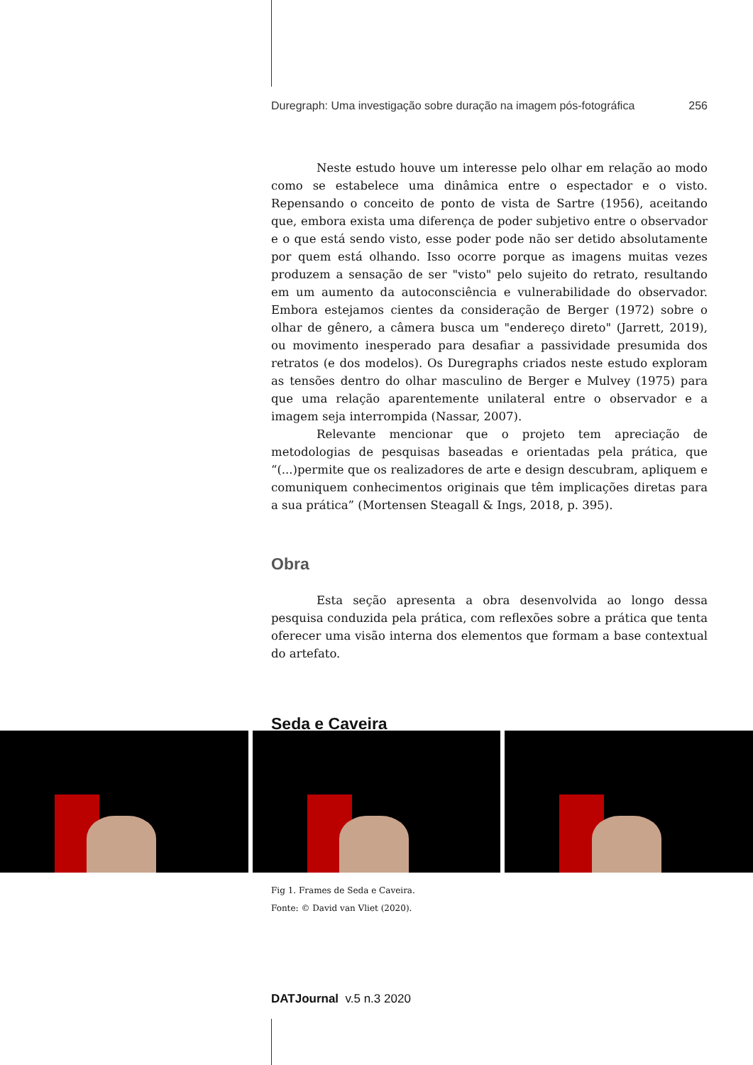Duregraph: Uma investigação sobre duração na imagem pós-fotográfica 256
Neste estudo houve um interesse pelo olhar em relação ao modo como se estabelece uma dinâmica entre o espectador e o visto. Repensando o conceito de ponto de vista de Sartre (1956), aceitando que, embora exista uma diferença de poder subjetivo entre o observador e o que está sendo visto, esse poder pode não ser detido absolutamente por quem está olhando. Isso ocorre porque as imagens muitas vezes produzem a sensação de ser "visto" pelo sujeito do retrato, resultando em um aumento da autoconsciência e vulnerabilidade do observador. Embora estejamos cientes da consideração de Berger (1972) sobre o olhar de gênero, a câmera busca um "endereço direto" (Jarrett, 2019), ou movimento inesperado para desafiar a passividade presumida dos retratos (e dos modelos). Os Duregraphs criados neste estudo exploram as tensões dentro do olhar masculino de Berger e Mulvey (1975) para que uma relação aparentemente unilateral entre o observador e a imagem seja interrompida (Nassar, 2007).
Relevante mencionar que o projeto tem apreciação de metodologias de pesquisas baseadas e orientadas pela prática, que “(...)permite que os realizadores de arte e design descubram, apliquem e comuniquem conhecimentos originais que têm implicações diretas para a sua prática” (Mortensen Steagall & Ings, 2018, p. 395).
Obra
Esta seção apresenta a obra desenvolvida ao longo dessa pesquisa conduzida pela prática, com reflexões sobre a prática que tenta oferecer uma visão interna dos elementos que formam a base contextual do artefato.
Seda e Caveira
Fig 1. Frames de Seda e Caveira.
Fonte: © David van Vliet (2020).
DATJournal v.5 n.3 2020